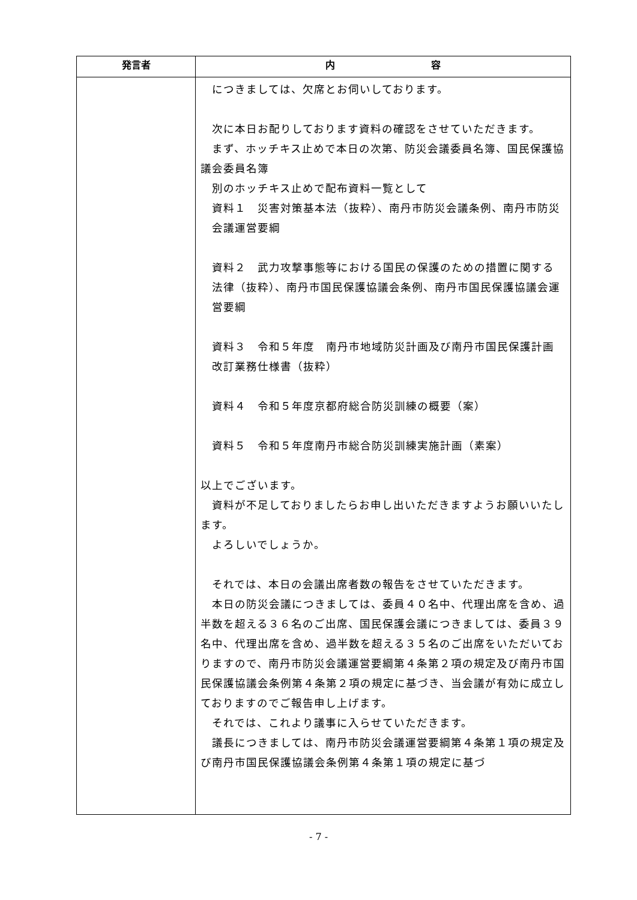| 発言者 | 内 容 |
| --- | --- |
| | につきましては、欠席とお伺いしております。 次に本日お配りしております資料の確認をさせていただきます。 まず、ホッチキス止めで本日の次第、防災会議委員名簿、国民保護協議会委員名簿 別のホッチキス止めで配布資料一覧として 資料１ 災害対策基本法（抜粋）、南丹市防災会議条例、南丹市防災会議運営要綱 資料２ 武力攻撃事態等における国民の保護のための措置に関する法律（抜粋）、南丹市国民保護協議会条例、南丹市国民保護協議会運営要綱 資料３ 令和５年度 南丹市地域防災計画及び南丹市国民保護計画改訂業務仕様書（抜粋） 資料４ 令和５年度京都府総合防災訓練の概要（案） 資料５ 令和５年度南丹市総合防災訓練実施計画（素案） 以上でございます。 資料が不足しておりましたらお申し出いただきますようお願いいたします。 よろしいでしょうか。 それでは、本日の会議出席者数の報告をさせていただきます。 本日の防災会議につきましては、委員４０名中、代理出席を含め、過半数を超える３６名のご出席、国民保護会議につきましては、委員３９名中、代理出席を含め、過半数を超える３５名のご出席をいただいておりますので、南丹市防災会議運営要綱第４条第２項の規定及び南丹市国民保護協議会条例第４条第２項の規定に基づき、当会議が有効に成立しておりますのでご報告申し上げます。 それでは、これより議事に入らせていただきます。 議長につきましては、南丹市防災会議運営要綱第４条第１項の規定及び南丹市国民保護協議会条例第４条第１項の規定に基づ |
- 7 -